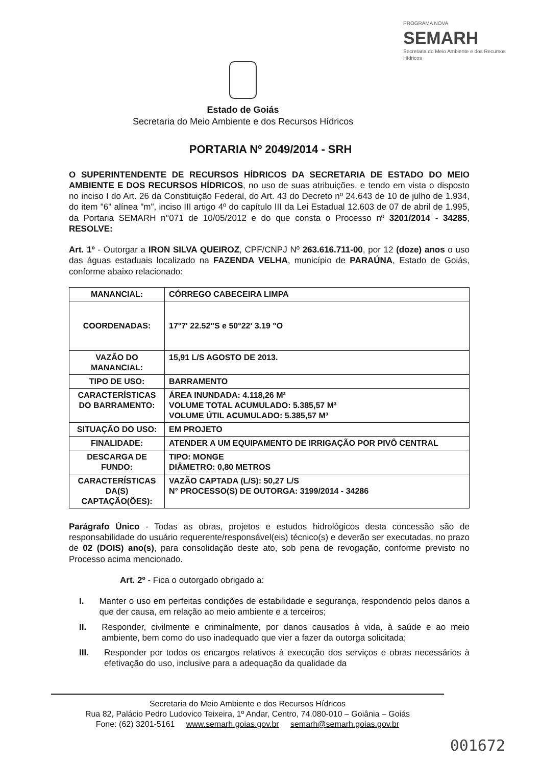Estado de Goiás
Secretaria do Meio Ambiente e dos Recursos Hídricos
PROGRAMA NOVA
SEMARH
Secretaria do Meio Ambiente e dos Recursos Hídricos
PORTARIA Nº 2049/2014 - SRH
O SUPERINTENDENTE DE RECURSOS HÍDRICOS DA SECRETARIA DE ESTADO DO MEIO AMBIENTE E DOS RECURSOS HÍDRICOS, no uso de suas atribuições, e tendo em vista o disposto no inciso I do Art. 26 da Constituição Federal, do Art. 43 do Decreto nº 24.643 de 10 de julho de 1.934, do item "6" alínea "m", inciso III artigo 4º do capítulo III da Lei Estadual 12.603 de 07 de abril de 1.995, da Portaria SEMARH n°071 de 10/05/2012 e do que consta o Processo nº 3201/2014 - 34285, RESOLVE:
Art. 1º - Outorgar a IRON SILVA QUEIROZ, CPF/CNPJ Nº 263.616.711-00, por 12 (doze) anos o uso das águas estaduais localizado na FAZENDA VELHA, município de PARAÚNA, Estado de Goiás, conforme abaixo relacionado:
| MANANCIAL: | CÓRREGO CABECEIRA LIMPA |
| COORDENADAS: | 17°7' 22.52"S e 50°22' 3.19 "O |
| VAZÃO DO MANANCIAL: | 15,91 L/S AGOSTO DE 2013. |
| TIPO DE USO: | BARRAMENTO |
| CARACTERÍSTICAS DO BARRAMENTO: | ÁREA INUNDADA: 4.118,26 M² VOLUME TOTAL ACUMULADO: 5.385,57 M³ VOLUME ÚTIL ACUMULADO: 5.385,57 M³ |
| SITUAÇÃO DO USO: | EM PROJETO |
| FINALIDADE: | ATENDER A UM EQUIPAMENTO DE IRRIGAÇÃO POR PIVÔ CENTRAL |
| DESCARGA DE FUNDO: | TIPO: MONGE DIÂMETRO: 0,80 METROS |
| CARACTERÍSTICAS DA(S) CAPTAÇÃO(ÕES): | VAZÃO CAPTADA (L/S): 50,27 L/S N° PROCESSO(S) DE OUTORGA: 3199/2014 - 34286 |
Parágrafo Único - Todas as obras, projetos e estudos hidrológicos desta concessão são de responsabilidade do usuário requerente/responsável(eis) técnico(s) e deverão ser executadas, no prazo de 02 (DOIS) ano(s), para consolidação deste ato, sob pena de revogação, conforme previsto no Processo acima mencionado.
Art. 2º - Fica o outorgado obrigado a:
I. Manter o uso em perfeitas condições de estabilidade e segurança, respondendo pelos danos a que der causa, em relação ao meio ambiente e a terceiros;
II. Responder, civilmente e criminalmente, por danos causados à vida, à saúde e ao meio ambiente, bem como do uso inadequado que vier a fazer da outorga solicitada;
III. Responder por todos os encargos relativos à execução dos serviços e obras necessários à efetivação do uso, inclusive para a adequação da qualidade da
Secretaria do Meio Ambiente e dos Recursos Hídricos
Rua 82, Palácio Pedro Ludovico Teixeira, 1º Andar, Centro, 74.080-010 – Goiânia – Goiás
Fone: (62) 3201-5161 www.semarh.goias.gov.br semarh@semarh.goias.gov.br
001672